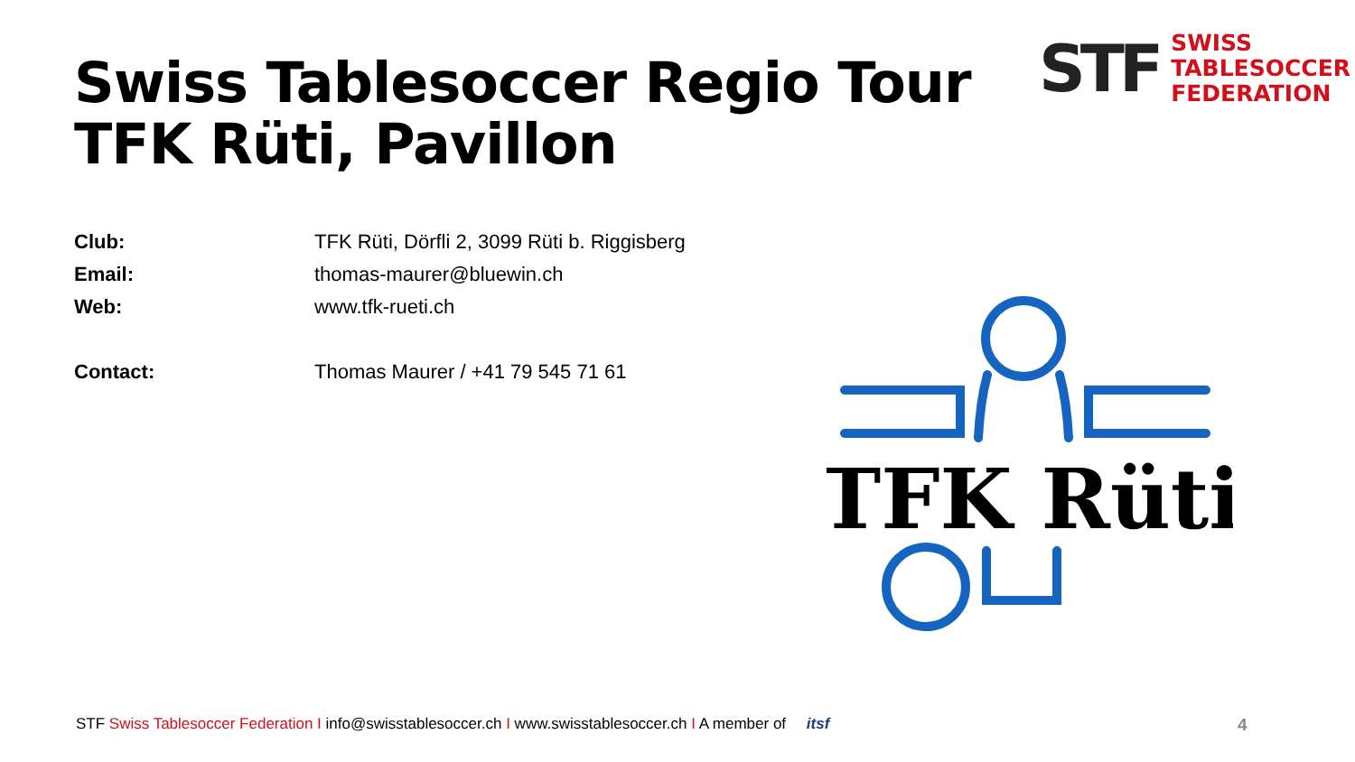Swiss Tablesoccer Regio Tour
TFK Rüti, Pavillon
STF
SWISS
TABLESOCCER
FEDERATION
| Club: | TFK Rüti, Dörfli 2, 3099 Rüti b. Riggisberg |
| Email: | thomas-maurer@bluewin.ch |
| Web: | www.tfk-rueti.ch |
| Contact: | Thomas Maurer / +41 79 545 71 61 |
TFK Rüti
STF Swiss Tablesoccer Federation I info@swisstablesoccer.ch I www.swisstablesoccer.ch I A member of itsf
4